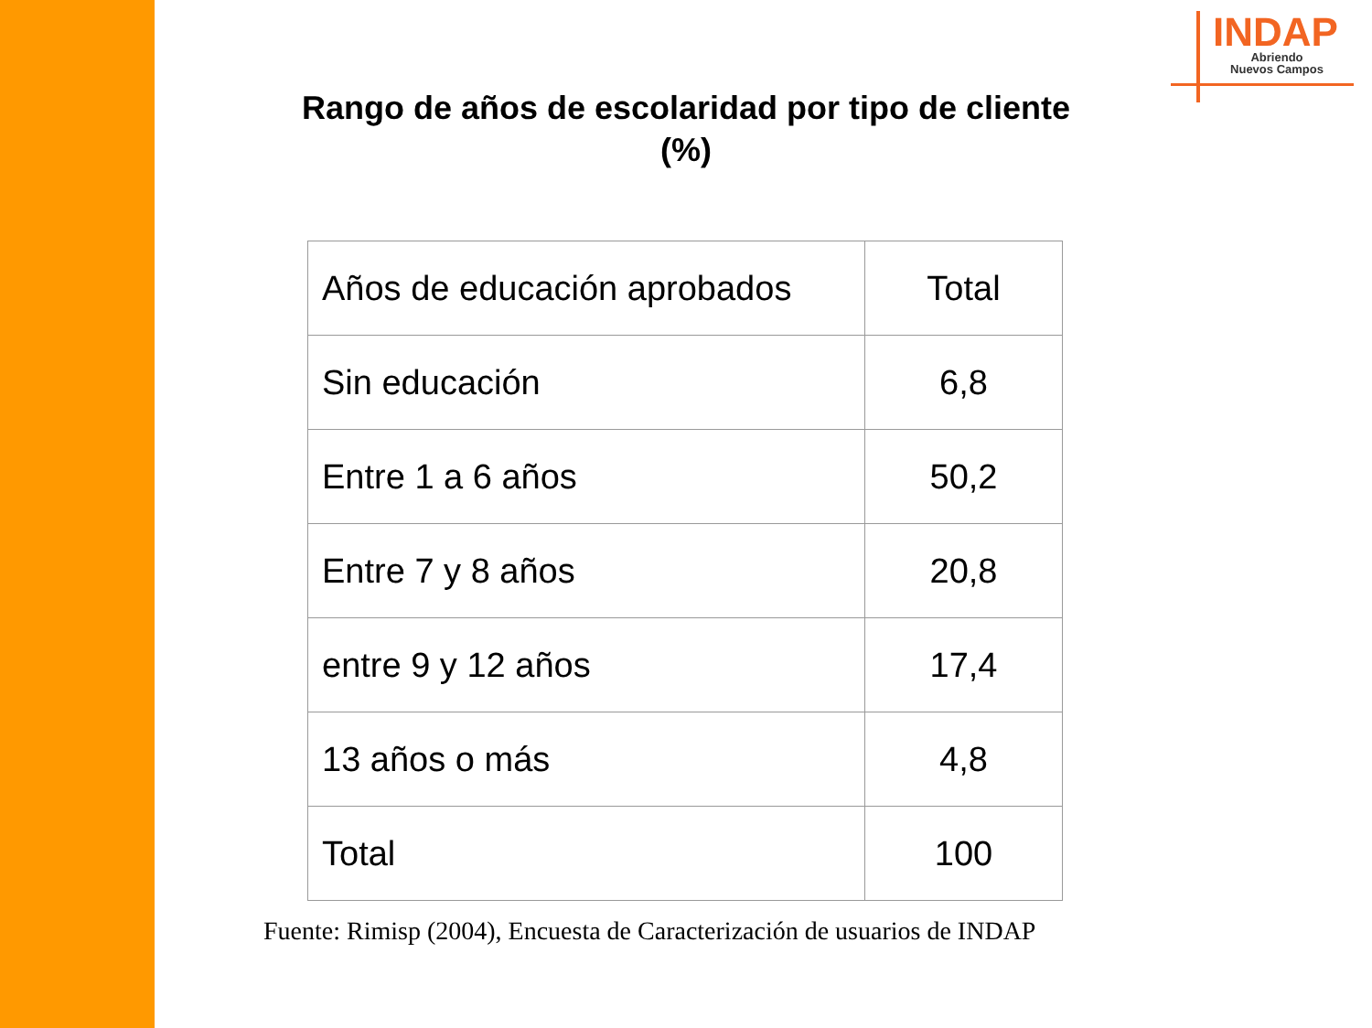INDAP
Abriendo
Nuevos Campos
Rango de años de escolaridad por tipo de cliente (%)
| Años de educación aprobados | Total |
| Sin educación | 6,8 |
| Entre 1 a 6 años | 50,2 |
| Entre 7 y 8 años | 20,8 |
| entre 9 y 12 años | 17,4 |
| 13 años o más | 4,8 |
| Total | 100 |
Fuente: Rimisp (2004), Encuesta de Caracterización de usuarios de INDAP